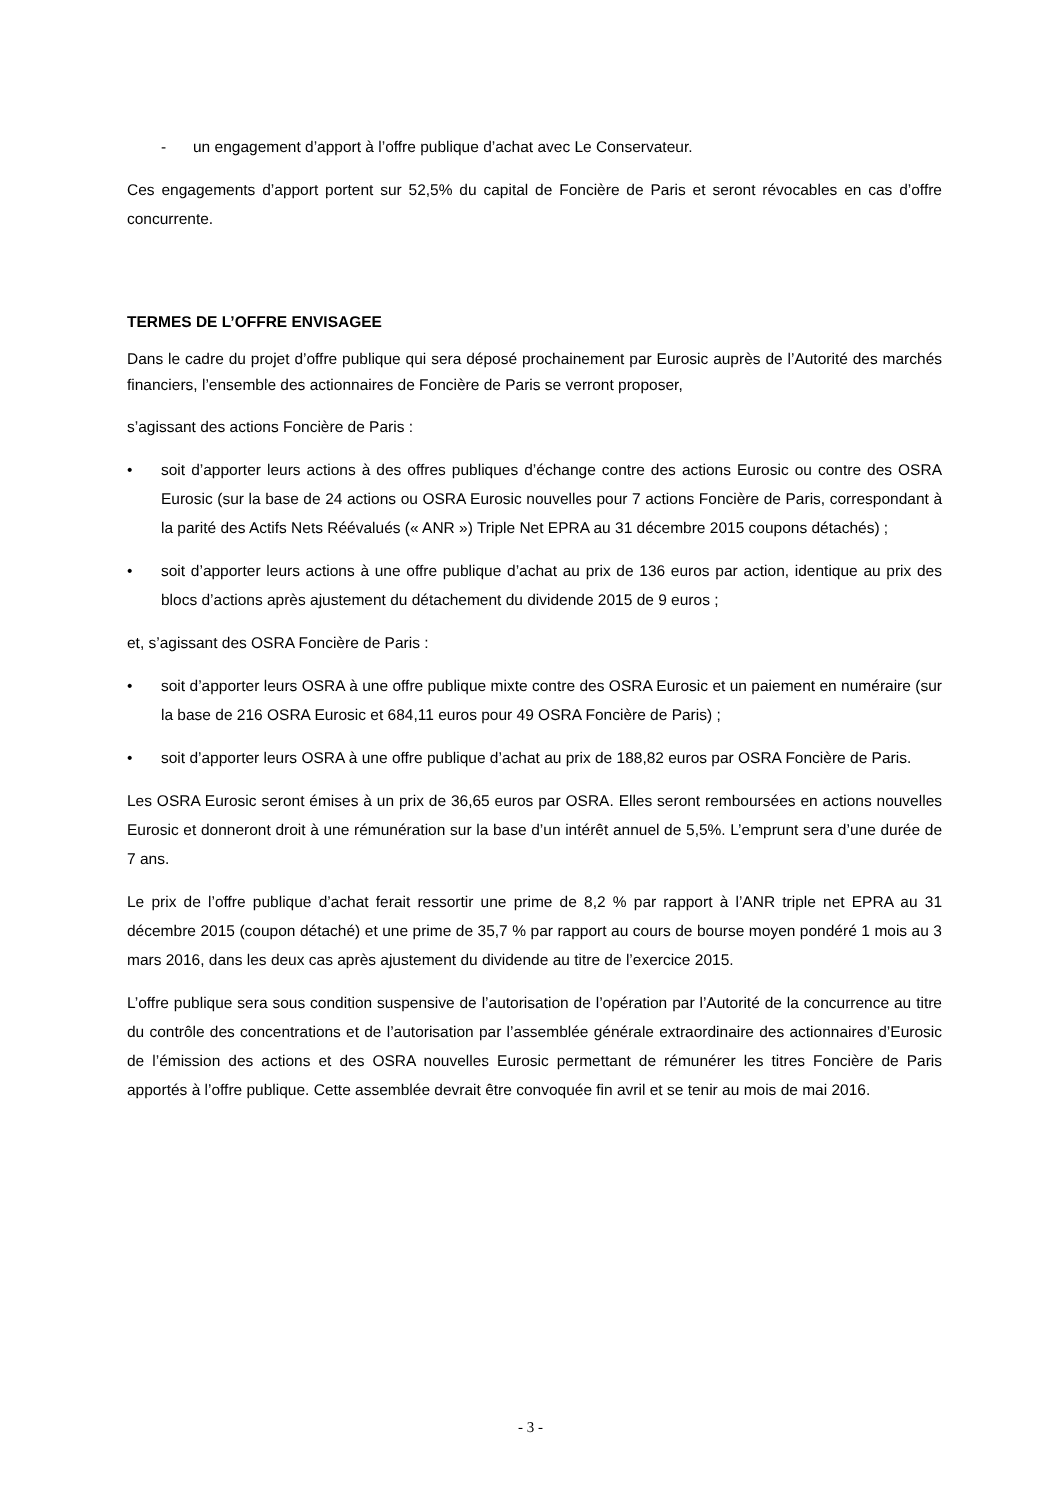- un engagement d’apport à l’offre publique d’achat avec Le Conservateur.
Ces engagements d’apport portent sur 52,5% du capital de Foncière de Paris et seront révocables en cas d’offre concurrente.
TERMES DE L’OFFRE ENVISAGEE
Dans le cadre du projet d’offre publique qui sera déposé prochainement par Eurosic auprès de l’Autorité des marchés financiers, l’ensemble des actionnaires de Foncière de Paris se verront proposer,
s’agissant des actions Foncière de Paris :
• soit d’apporter leurs actions à des offres publiques d’échange contre des actions Eurosic ou contre des OSRA Eurosic (sur la base de 24 actions ou OSRA Eurosic nouvelles pour 7 actions Foncière de Paris, correspondant à la parité des Actifs Nets Réévalués (« ANR ») Triple Net EPRA au 31 décembre 2015 coupons détachés) ;
• soit d’apporter leurs actions à une offre publique d’achat au prix de 136 euros par action, identique au prix des blocs d’actions après ajustement du détachement du dividende 2015 de 9 euros ;
et, s’agissant des OSRA Foncière de Paris :
• soit d’apporter leurs OSRA à une offre publique mixte contre des OSRA Eurosic et un paiement en numéraire (sur la base de 216 OSRA Eurosic et 684,11 euros pour 49 OSRA Foncière de Paris) ;
• soit d’apporter leurs OSRA à une offre publique d’achat au prix de 188,82 euros par OSRA Foncière de Paris.
Les OSRA Eurosic seront émises à un prix de 36,65 euros par OSRA. Elles seront remboursées en actions nouvelles Eurosic et donneront droit à une rémunération sur la base d’un intérêt annuel de 5,5%. L’emprunt sera d’une durée de 7 ans.
Le prix de l’offre publique d’achat ferait ressortir une prime de 8,2 % par rapport à l’ANR triple net EPRA au 31 décembre 2015 (coupon détaché) et une prime de 35,7 % par rapport au cours de bourse moyen pondéré 1 mois au 3 mars 2016, dans les deux cas après ajustement du dividende au titre de l’exercice 2015.
L’offre publique sera sous condition suspensive de l’autorisation de l’opération par l’Autorité de la concurrence au titre du contrôle des concentrations et de l’autorisation par l’assemblée générale extraordinaire des actionnaires d’Eurosic de l’émission des actions et des OSRA nouvelles Eurosic permettant de rémunérer les titres Foncière de Paris apportés à l’offre publique. Cette assemblée devrait être convoquée fin avril et se tenir au mois de mai 2016.
- 3 -